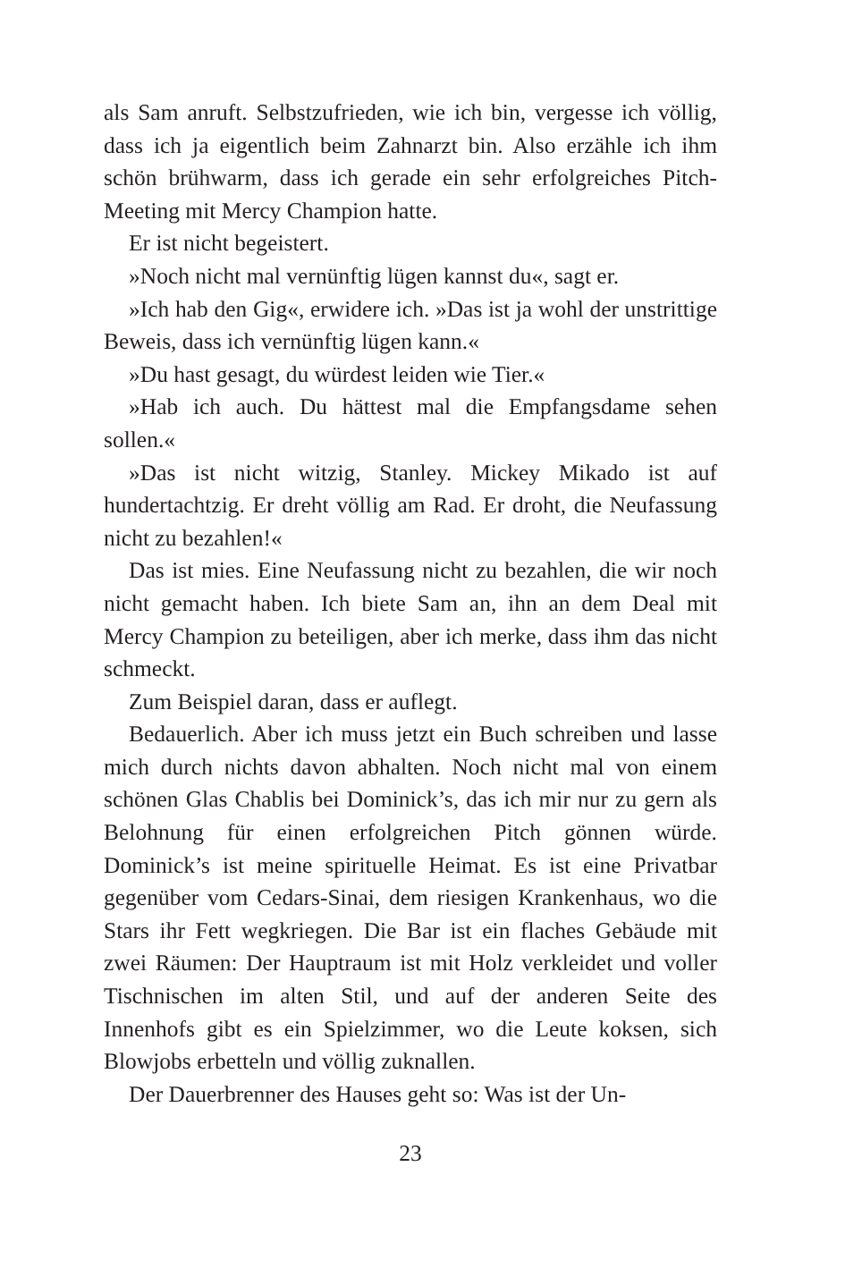als Sam anruft. Selbstzufrieden, wie ich bin, vergesse ich völlig, dass ich ja eigentlich beim Zahnarzt bin. Also erzähle ich ihm schön brühwarm, dass ich gerade ein sehr erfolgreiches Pitch-Meeting mit Mercy Champion hatte.
Er ist nicht begeistert.
»Noch nicht mal vernünftig lügen kannst du«, sagt er.
»Ich hab den Gig«, erwidere ich. »Das ist ja wohl der unstrittige Beweis, dass ich vernünftig lügen kann.«
»Du hast gesagt, du würdest leiden wie Tier.«
»Hab ich auch. Du hättest mal die Empfangsdame sehen sollen.«
»Das ist nicht witzig, Stanley. Mickey Mikado ist auf hundertachtzig. Er dreht völlig am Rad. Er droht, die Neufassung nicht zu bezahlen!«
Das ist mies. Eine Neufassung nicht zu bezahlen, die wir noch nicht gemacht haben. Ich biete Sam an, ihn an dem Deal mit Mercy Champion zu beteiligen, aber ich merke, dass ihm das nicht schmeckt.
Zum Beispiel daran, dass er auflegt.
Bedauerlich. Aber ich muss jetzt ein Buch schreiben und lasse mich durch nichts davon abhalten. Noch nicht mal von einem schönen Glas Chablis bei Dominick’s, das ich mir nur zu gern als Belohnung für einen erfolgreichen Pitch gönnen würde. Dominick’s ist meine spirituelle Heimat. Es ist eine Privatbar gegenüber vom Cedars-Sinai, dem riesigen Krankenhaus, wo die Stars ihr Fett wegkriegen. Die Bar ist ein flaches Gebäude mit zwei Räumen: Der Hauptraum ist mit Holz verkleidet und voller Tischnischen im alten Stil, und auf der anderen Seite des Innenhofs gibt es ein Spielzimmer, wo die Leute koksen, sich Blowjobs erbetteln und völlig zuknallen.
Der Dauerbrenner des Hauses geht so: Was ist der Un-
23